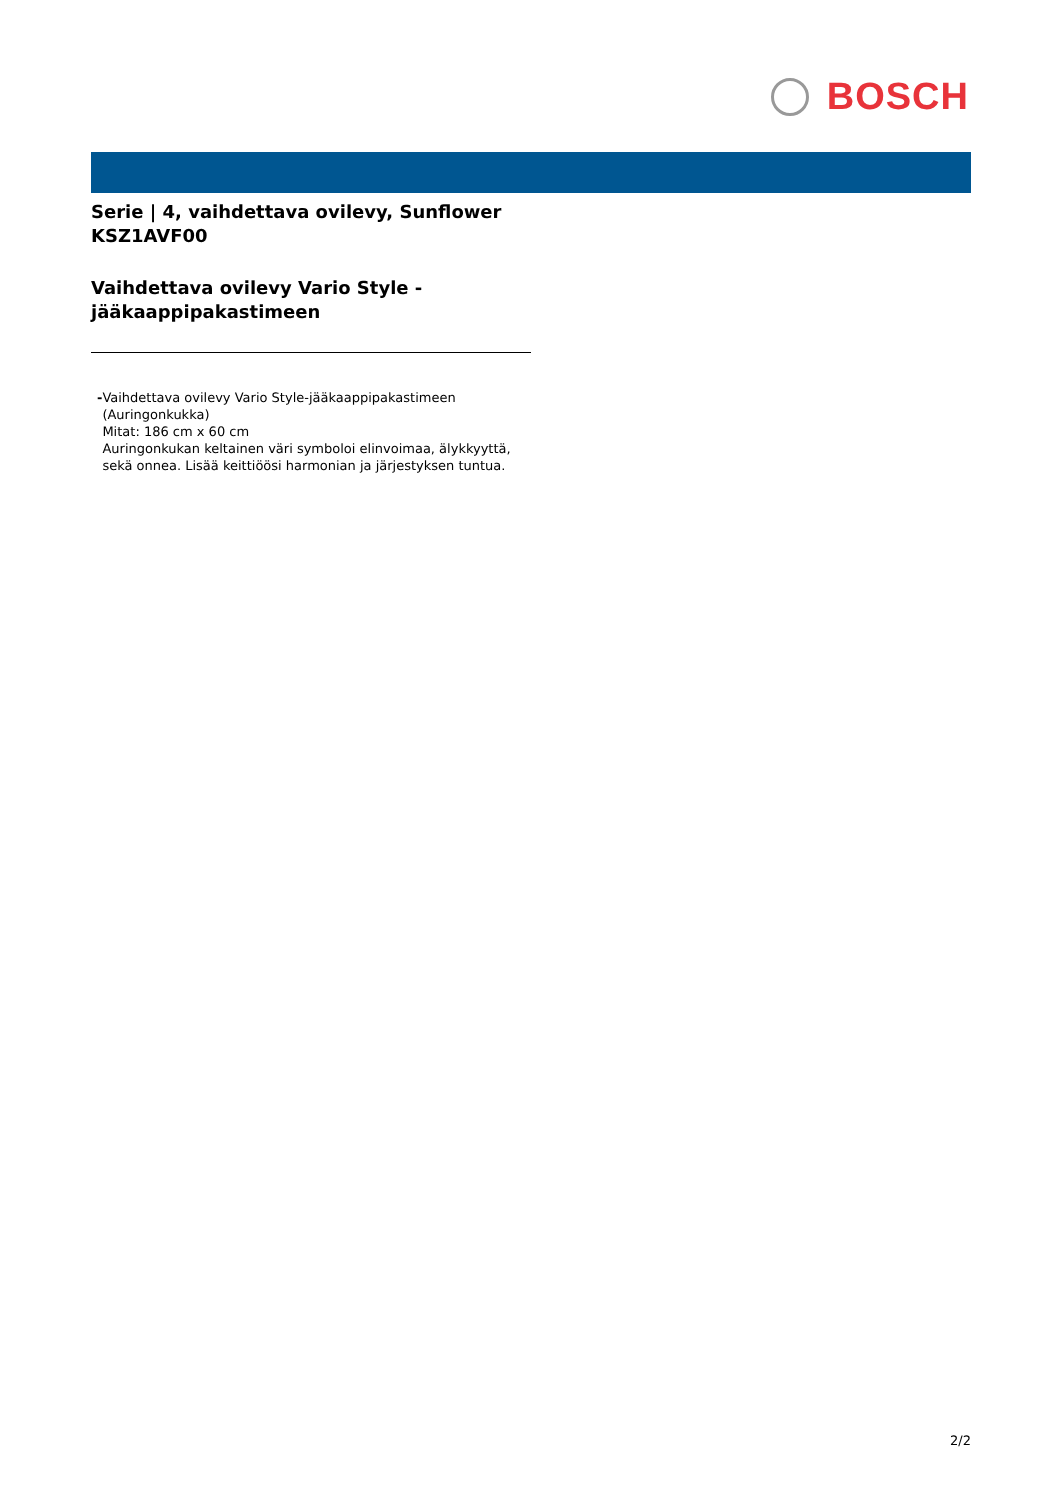BOSCH
Serie | 4, vaihdettava ovilevy, Sunflower
KSZ1AVF00
Vaihdettava ovilevy Vario Style -
jääkaappipakastimeen
- Vaihdettava ovilevy Vario Style-jääkaappipakastimeen (Auringonkukka)
Mitat: 186 cm x 60 cm
Auringonkukan keltainen väri symboloi elinvoimaa, älykkyyttä, sekä onnea. Lisää keittiöösi harmonian ja järjestyksen tuntua.
2/2